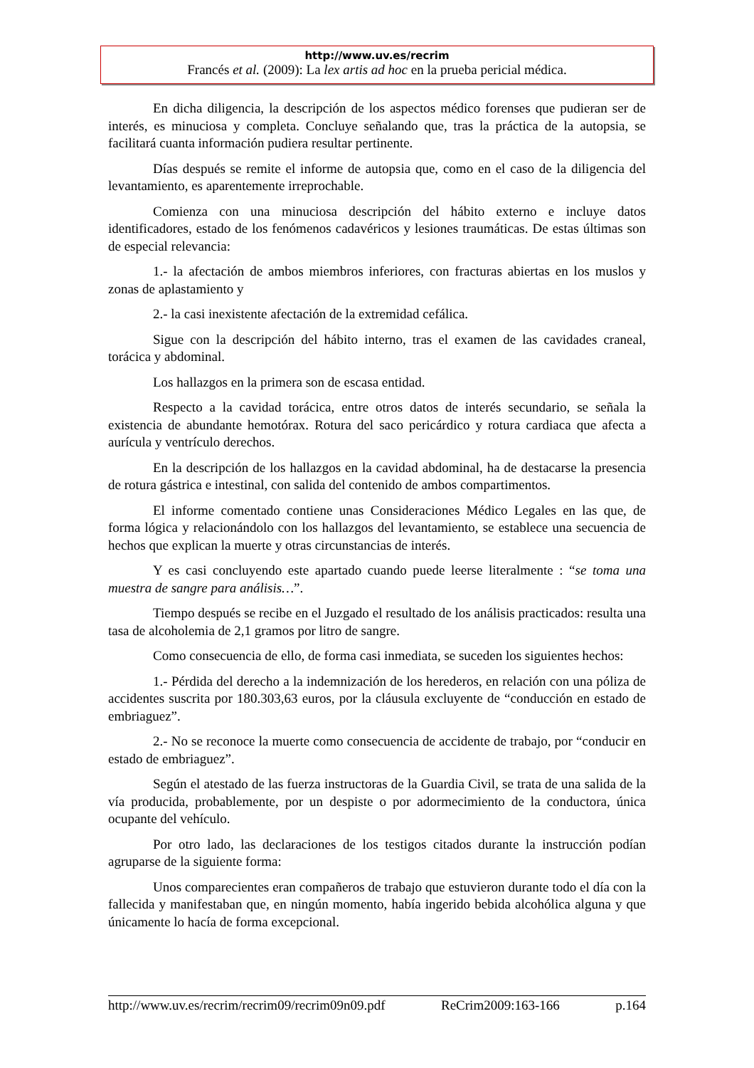http://www.uv.es/recrim
Francés et al. (2009): La lex artis ad hoc en la prueba pericial médica.
En dicha diligencia, la descripción de los aspectos médico forenses que pudieran ser de interés, es minuciosa y completa. Concluye señalando que, tras la práctica de la autopsia, se facilitará cuanta información pudiera resultar pertinente.
Días después se remite el informe de autopsia que, como en el caso de la diligencia del levantamiento, es aparentemente irreprochable.
Comienza con una minuciosa descripción del hábito externo e incluye datos identificadores, estado de los fenómenos cadavéricos y lesiones traumáticas. De estas últimas son de especial relevancia:
1.- la afectación de ambos miembros inferiores, con fracturas abiertas en los muslos y zonas de aplastamiento y
2.- la casi inexistente afectación de la extremidad cefálica.
Sigue con la descripción del hábito interno, tras el examen de las cavidades craneal, torácica y abdominal.
Los hallazgos en la primera son de escasa entidad.
Respecto a la cavidad torácica, entre otros datos de interés secundario, se señala la existencia de abundante hemotórax. Rotura del saco pericárdico y rotura cardiaca que afecta a aurícula y ventrículo derechos.
En la descripción de los hallazgos en la cavidad abdominal, ha de destacarse la presencia de rotura gástrica e intestinal, con salida del contenido de ambos compartimentos.
El informe comentado contiene unas Consideraciones Médico Legales en las que, de forma lógica y relacionándolo con los hallazgos del levantamiento, se establece una secuencia de hechos que explican la muerte y otras circunstancias de interés.
Y es casi concluyendo este apartado cuando puede leerse literalmente : “se toma una muestra de sangre para análisis…”.
Tiempo después se recibe en el Juzgado el resultado de los análisis practicados: resulta una tasa de alcoholemia de 2,1 gramos por litro de sangre.
Como consecuencia de ello, de forma casi inmediata, se suceden los siguientes hechos:
1.- Pérdida del derecho a la indemnización de los herederos, en relación con una póliza de accidentes suscrita por 180.303,63 euros, por la cláusula excluyente de “conducción en estado de embriaguez”.
2.- No se reconoce la muerte como consecuencia de accidente de trabajo, por “conducir en estado de embriaguez”.
Según el atestado de las fuerza instructoras de la Guardia Civil, se trata de una salida de la vía producida, probablemente, por un despiste o por adormecimiento de la conductora, única ocupante del vehículo.
Por otro lado, las declaraciones de los testigos citados durante la instrucción podían agruparse de la siguiente forma:
Unos comparecientes eran compañeros de trabajo que estuvieron durante todo el día con la fallecida y manifestaban que, en ningún momento, había ingerido bebida alcohólica alguna y que únicamente lo hacía de forma excepcional.
http://www.uv.es/recrim/recrim09/recrim09n09.pdf ReCrim2009:163-166 p.164